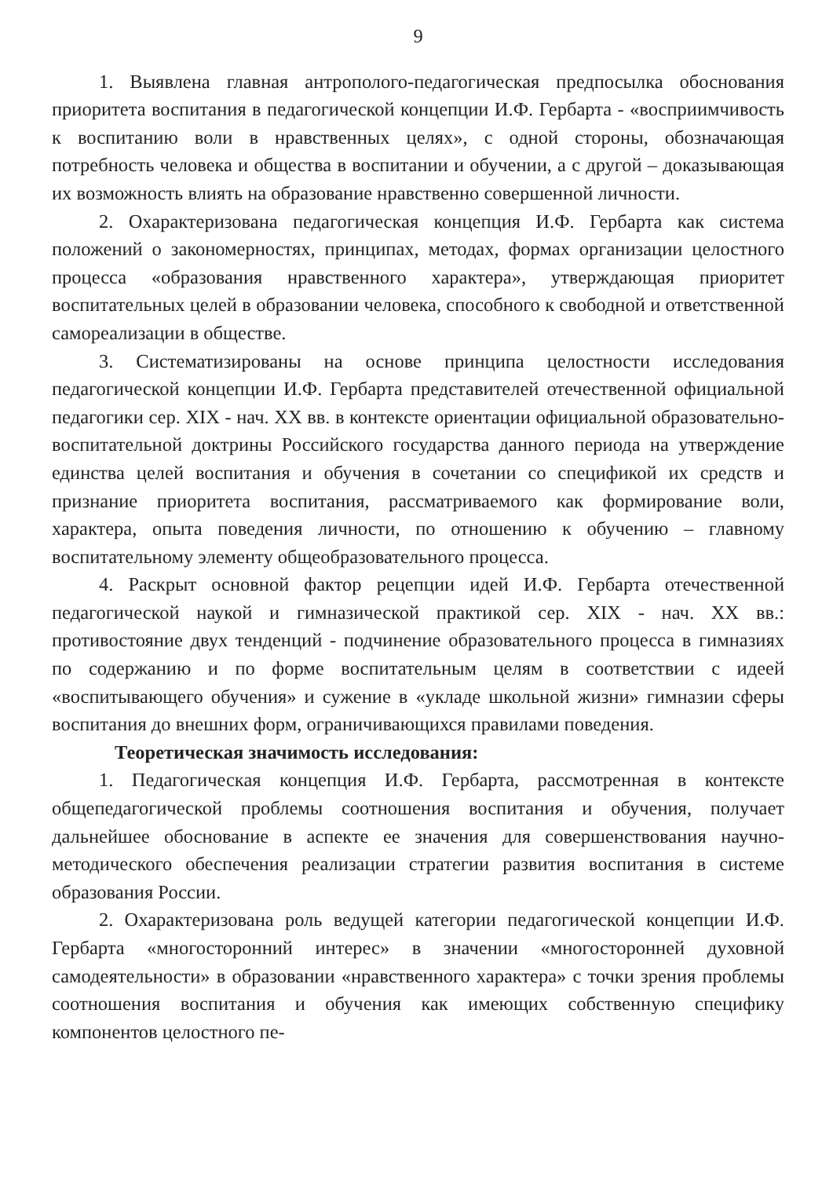9
1. Выявлена главная антрополого-педагогическая предпосылка обоснования приоритета воспитания в педагогической концепции И.Ф. Гербарта - «восприимчивость к воспитанию воли в нравственных целях», с одной стороны, обозначающая потребность человека и общества в воспитании и обучении, а с другой – доказывающая их возможность влиять на образование нравственно совершенной личности.
2. Охарактеризована педагогическая концепция И.Ф. Гербарта как система положений о закономерностях, принципах, методах, формах организации целостного процесса «образования нравственного характера», утверждающая приоритет воспитательных целей в образовании человека, способного к свободной и ответственной самореализации в обществе.
3. Систематизированы на основе принципа целостности исследования педагогической концепции И.Ф. Гербарта представителей отечественной официальной педагогики сер. XIX - нач. XX вв. в контексте ориентации официальной образовательно-воспитательной доктрины Российского государства данного периода на утверждение единства целей воспитания и обучения в сочетании со спецификой их средств и признание приоритета воспитания, рассматриваемого как формирование воли, характера, опыта поведения личности, по отношению к обучению – главному воспитательному элементу общеобразовательного процесса.
4. Раскрыт основной фактор рецепции идей И.Ф. Гербарта отечественной педагогической наукой и гимназической практикой сер. XIX - нач. XX вв.: противостояние двух тенденций - подчинение образовательного процесса в гимназиях по содержанию и по форме воспитательным целям в соответствии с идеей «воспитывающего обучения» и сужение в «укладе школьной жизни» гимназии сферы воспитания до внешних форм, ограничивающихся правилами поведения.
Теоретическая значимость исследования:
1. Педагогическая концепция И.Ф. Гербарта, рассмотренная в контексте общепедагогической проблемы соотношения воспитания и обучения, получает дальнейшее обоснование в аспекте ее значения для совершенствования научно-методического обеспечения реализации стратегии развития воспитания в системе образования России.
2. Охарактеризована роль ведущей категории педагогической концепции И.Ф. Гербарта «многосторонний интерес» в значении «многосторонней духовной самодеятельности» в образовании «нравственного характера» с точки зрения проблемы соотношения воспитания и обучения как имеющих собственную специфику компонентов целостного пе-